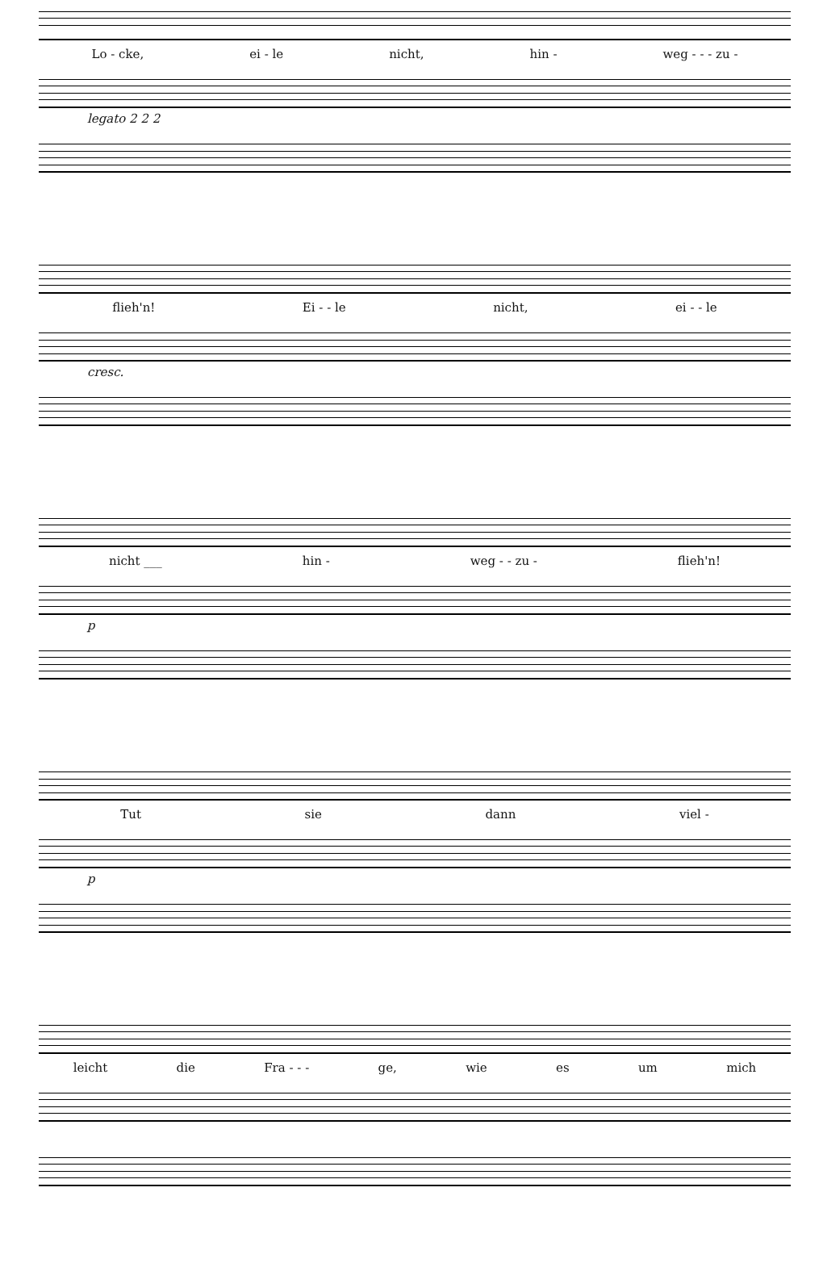Lo - cke, ei - le nicht, hin - weg - - - zu -
legato 2 2 2
flieh'n! Ei - - le nicht, ei - - le
cresc.
nicht ___ hin - weg - - zu - flieh'n!
p
Tut sie dann viel -
p
leicht die Fra - - - ge, wie es um mich